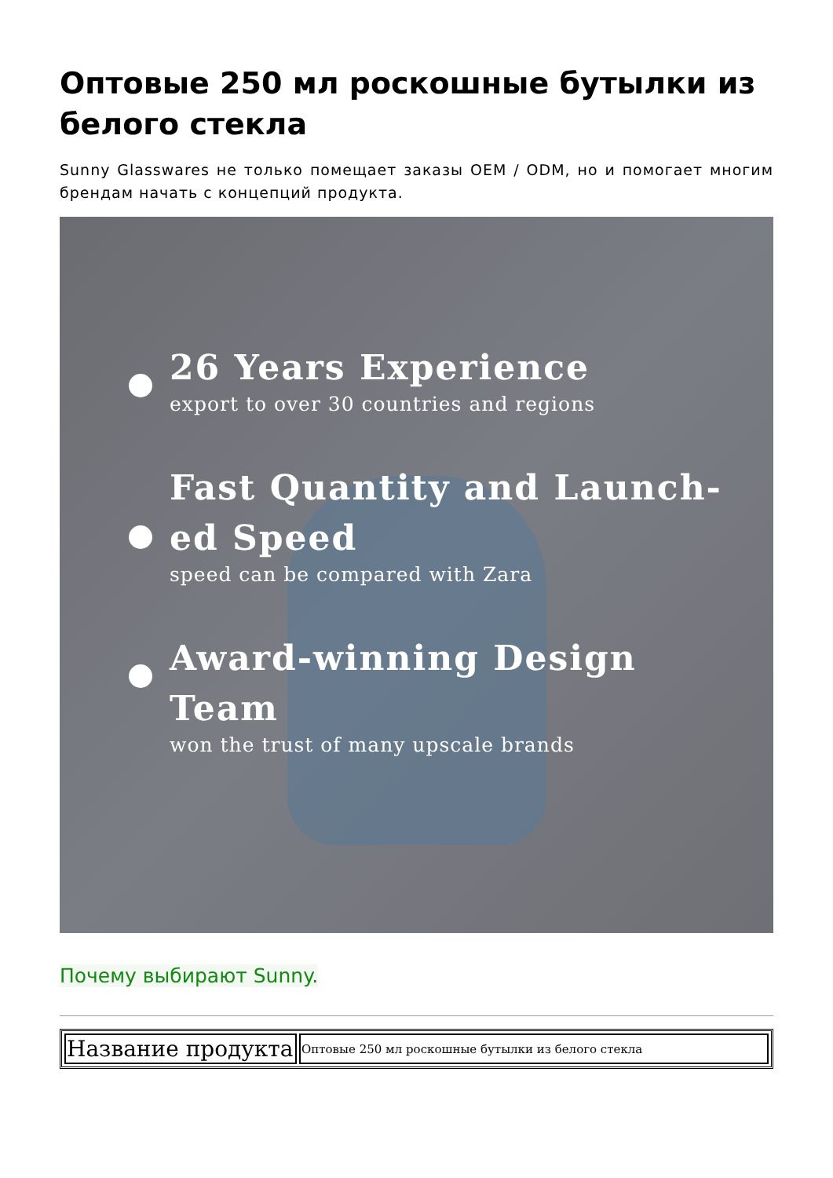Оптовые 250 мл роскошные бутылки из белого стекла
Sunny Glasswares не только помещает заказы OEM / ODM, но и помогает многим брендам начать с концепций продукта.
26 Years Experience
export to over 30 countries and regions
Fast Quantity and Launch-ed Speed
speed can be compared with Zara
Award-winning Design Team
won the trust of many upscale brands
Почему выбирают Sunny.
| Название продукта | Оптовые 250 мл роскошные бутылки из белого стекла |